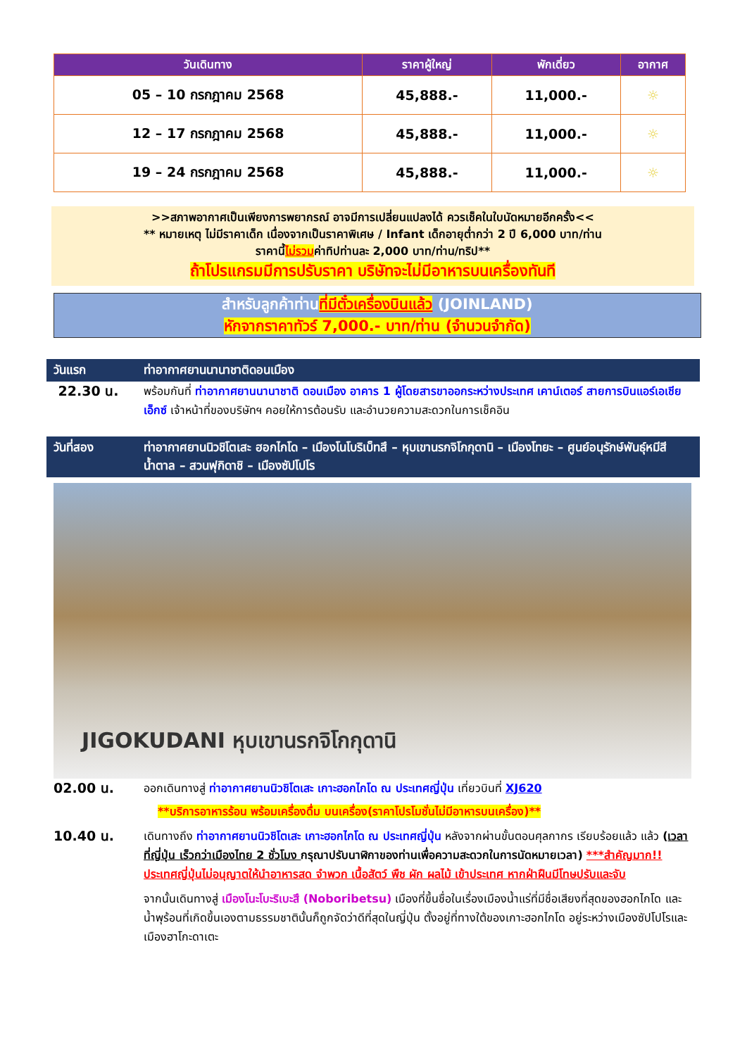| วันเดินทาง | ราคาผู้ใหญ่ | พักเดี่ยว | อากาศ |
| --- | --- | --- | --- |
| 05 – 10 กรกฎาคม 2568 | 45,888.- | 11,000.- | ☼ |
| 12 – 17 กรกฎาคม 2568 | 45,888.- | 11,000.- | ☼ |
| 19 – 24 กรกฎาคม 2568 | 45,888.- | 11,000.- | ☼ |
>>สภาพอากาศเป็นเพียงการพยากรณ์ อาจมีการเปลี่ยนแปลงได้ ควรเช็คในใบนัดหมายอีกครั้ง<<
** หมายเหตุ ไม่มีราคาเด็ก เนื่องจากเป็นราคาพิเศษ / Infant เด็กอายุต่ำกว่า 2 ปี 6,000 บาท/ท่าน
ราคานี้ไม่รวมค่าทิปท่านละ 2,000 บาท/ท่าน/ทริป**
ถ้าโปรแกรมมีการปรับราคา บริษัทจะไม่มีอาหารบนเครื่องทันที
สำหรับลูกค้าท่านที่มีตั๋วเครื่องบินแล้ว (JOINLAND)
หักจากราคาทัวร์ 7,000.- บาท/ท่าน (จำนวนจำกัด)
วันแรก ท่าอากาศยานนานาชาติดอนเมือง
22.30 น.
พร้อมกันที่ ท่าอากาศยานนานาชาติ ดอนเมือง อาคาร 1 ผู้โดยสารขาออกระหว่างประเทศ เคาน์เตอร์ สายการบินแอร์เอเชีย เอ็กซ์ เจ้าหน้าที่ของบริษัทฯ คอยให้การต้อนรับ และอำนวยความสะดวกในการเช็คอิน
วันที่สอง ท่าอากาศยานนิวชิโตเสะ ฮอกไกโด – เมืองโนโบริเบ็ทสึ – หุบเขานรกจิโกกุดานิ – เมืองโทยะ – ศูนย์อนุรักษ์พันธุ์หมีสีน้ำตาล – สวนฟุกิดาชิ – เมืองซัปโปโร
JIGOKUDANI หุบเขานรกจิโกกุดานิ
02.00 น.
ออกเดินทางสู่ ท่าอากาศยานนิวชิโตเสะ เกาะฮอกไกโด ณ ประเทศญี่ปุ่น เที่ยวบินที่ XJ620
**บริการอาหารร้อน พร้อมเครื่องดื่ม บนเครื่อง(ราคาโปรโมชั่นไม่มีอาหารบนเครื่อง)**
10.40 น.
เดินทางถึง ท่าอากาศยานนิวชิโตเสะ เกาะฮอกไกโด ณ ประเทศญี่ปุ่น หลังจากผ่านขั้นตอนศุลกากร เรียบร้อยแล้ว แล้ว (เวลาที่ญี่ปุ่น เร็วกว่าเมืองไทย 2 ชั่วโมง กรุณาปรับนาฬิกาของท่านเพื่อความสะดวกในการนัดหมายเวลา) ***สำคัญมาก!! ประเทศญี่ปุ่นไม่อนุญาตให้นำอาหารสด จำพวก เนื้อสัตว์ พืช ผัก ผลไม้ เข้าประเทศ หากฝ่าฝืนมีโทษปรับและจับ
จากนั้นเดินทางสู่ เมืองโนะโบะริเบะสึ (Noboribetsu) เมืองที่ขึ้นชื่อในเรื่องเมืองน้ำแร่ที่มีชื่อเสียงที่สุดของฮอกไกโด และน้ำพุร้อนที่เกิดขึ้นเองตามธรรมชาตินั้นก็ถูกจัดว่าดีที่สุดในญี่ปุ่น ตั้งอยู่ที่ทางใต้ของเกาะฮอกไกโด อยู่ระหว่างเมืองซัปโปโรและเมืองฮาโกะดาเตะ